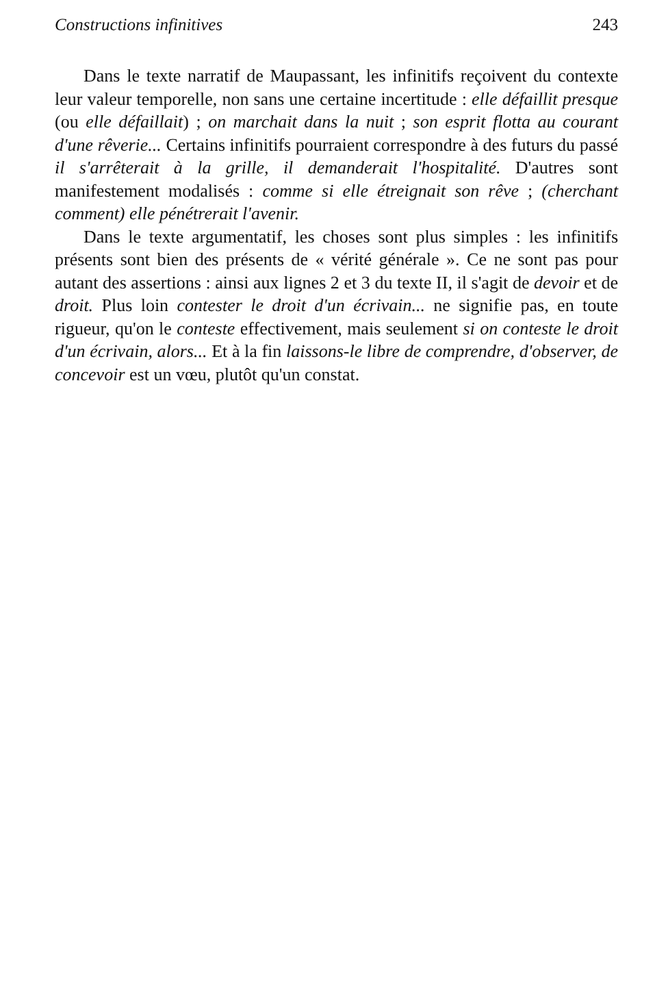Constructions infinitives 243
Dans le texte narratif de Maupassant, les infinitifs reçoivent du contexte leur valeur temporelle, non sans une certaine incertitude : elle défaillit presque (ou elle défaillait) ; on marchait dans la nuit ; son esprit flotta au courant d'une rêverie... Certains infinitifs pourraient correspondre à des futurs du passé il s'arrêterait à la grille, il demanderait l'hospitalité. D'autres sont manifestement modalisés : comme si elle étreignait son rêve ; (cherchant comment) elle pénétrerait l'avenir.
Dans le texte argumentatif, les choses sont plus simples : les infinitifs présents sont bien des présents de « vérité générale ». Ce ne sont pas pour autant des assertions : ainsi aux lignes 2 et 3 du texte II, il s'agit de devoir et de droit. Plus loin contester le droit d'un écrivain... ne signifie pas, en toute rigueur, qu'on le conteste effectivement, mais seulement si on conteste le droit d'un écrivain, alors... Et à la fin laissons-le libre de comprendre, d'observer, de concevoir est un vœu, plutôt qu'un constat.